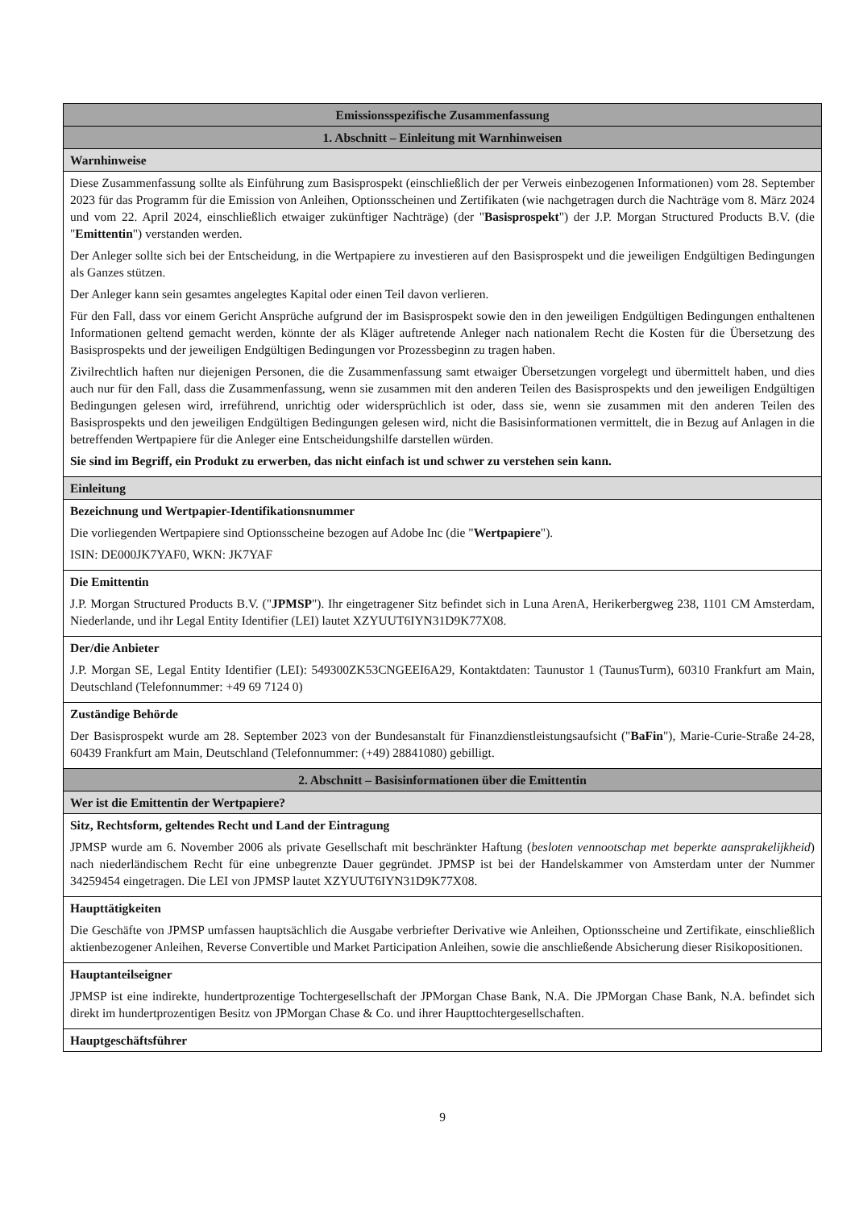| Emissionsspezifische Zusammenfassung |
| 1. Abschnitt – Einleitung mit Warnhinweisen |
| Warnhinweise |
| Diese Zusammenfassung sollte als Einführung zum Basisprospekt (einschließlich der per Verweis einbezogenen Informationen) vom 28. September 2023 für das Programm für die Emission von Anleihen, Optionsscheinen und Zertifikaten (wie nachgetragen durch die Nachträge vom 8. März 2024 und vom 22. April 2024, einschließlich etwaiger zukünftiger Nachträge) (der " Basisprospekt ") der J.P. Morgan Structured Products B.V. (die " Emittentin ") verstanden werden. Der Anleger sollte sich bei der Entscheidung, in die Wertpapiere zu investieren auf den Basisprospekt und die jeweiligen Endgültigen Bedingungen als Ganzes stützen. Der Anleger kann sein gesamtes angelegtes Kapital oder einen Teil davon verlieren. Für den Fall, dass vor einem Gericht Ansprüche aufgrund der im Basisprospekt sowie den in den jeweiligen Endgültigen Bedingungen enthaltenen Informationen geltend gemacht werden, könnte der als Kläger auftretende Anleger nach nationalem Recht die Kosten für die Übersetzung des Basisprospekts und der jeweiligen Endgültigen Bedingungen vor Prozessbeginn zu tragen haben. Zivilrechtlich haften nur diejenigen Personen, die die Zusammenfassung samt etwaiger Übersetzungen vorgelegt und übermittelt haben, und dies auch nur für den Fall, dass die Zusammenfassung, wenn sie zusammen mit den anderen Teilen des Basisprospekts und den jeweiligen Endgültigen Bedingungen gelesen wird, irreführend, unrichtig oder widersprüchlich ist oder, dass sie, wenn sie zusammen mit den anderen Teilen des Basisprospekts und den jeweiligen Endgültigen Bedingungen gelesen wird, nicht die Basisinformationen vermittelt, die in Bezug auf Anlagen in die betreffenden Wertpapiere für die Anleger eine Entscheidungshilfe darstellen würden. Sie sind im Begriff, ein Produkt zu erwerben, das nicht einfach ist und schwer zu verstehen sein kann. |
| Einleitung |
| Bezeichnung und Wertpapier-Identifikationsnummer Die vorliegenden Wertpapiere sind Optionsscheine bezogen auf Adobe Inc (die " Wertpapiere "). ISIN: DE000JK7YAF0, WKN: JK7YAF |
| Die Emittentin J.P. Morgan Structured Products B.V. (" JPMSP "). Ihr eingetragener Sitz befindet sich in Luna ArenA, Herikerbergweg 238, 1101 CM Amsterdam, Niederlande, und ihr Legal Entity Identifier (LEI) lautet XZYUUT6IYN31D9K77X08. |
| Der/die Anbieter J.P. Morgan SE, Legal Entity Identifier (LEI): 549300ZK53CNGEEI6A29, Kontaktdaten: Taunustor 1 (TaunusTurm), 60310 Frankfurt am Main, Deutschland (Telefonnummer: +49 69 7124 0) |
| Zuständige Behörde Der Basisprospekt wurde am 28. September 2023 von der Bundesanstalt für Finanzdienstleistungsaufsicht (" BaFin "), Marie-Curie-Straße 24-28, 60439 Frankfurt am Main, Deutschland (Telefonnummer: (+49) 28841080) gebilligt. |
| 2. Abschnitt – Basisinformationen über die Emittentin |
| Wer ist die Emittentin der Wertpapiere? |
| Sitz, Rechtsform, geltendes Recht und Land der Eintragung JPMSP wurde am 6. November 2006 als private Gesellschaft mit beschränkter Haftung ( besloten vennootschap met beperkte aansprakelijkheid ) nach niederländischem Recht für eine unbegrenzte Dauer gegründet. JPMSP ist bei der Handelskammer von Amsterdam unter der Nummer 34259454 eingetragen. Die LEI von JPMSP lautet XZYUUT6IYN31D9K77X08. |
| Haupttätigkeiten Die Geschäfte von JPMSP umfassen hauptsächlich die Ausgabe verbriefter Derivative wie Anleihen, Optionsscheine und Zertifikate, einschließlich aktienbezogener Anleihen, Reverse Convertible und Market Participation Anleihen, sowie die anschließende Absicherung dieser Risikopositionen. |
| Hauptanteilseigner JPMSP ist eine indirekte, hundertprozentige Tochtergesellschaft der JPMorgan Chase Bank, N.A. Die JPMorgan Chase Bank, N.A. befindet sich direkt im hundertprozentigen Besitz von JPMorgan Chase & Co. und ihrer Haupttochtergesellschaften. |
| Hauptgeschäftsführer |
9